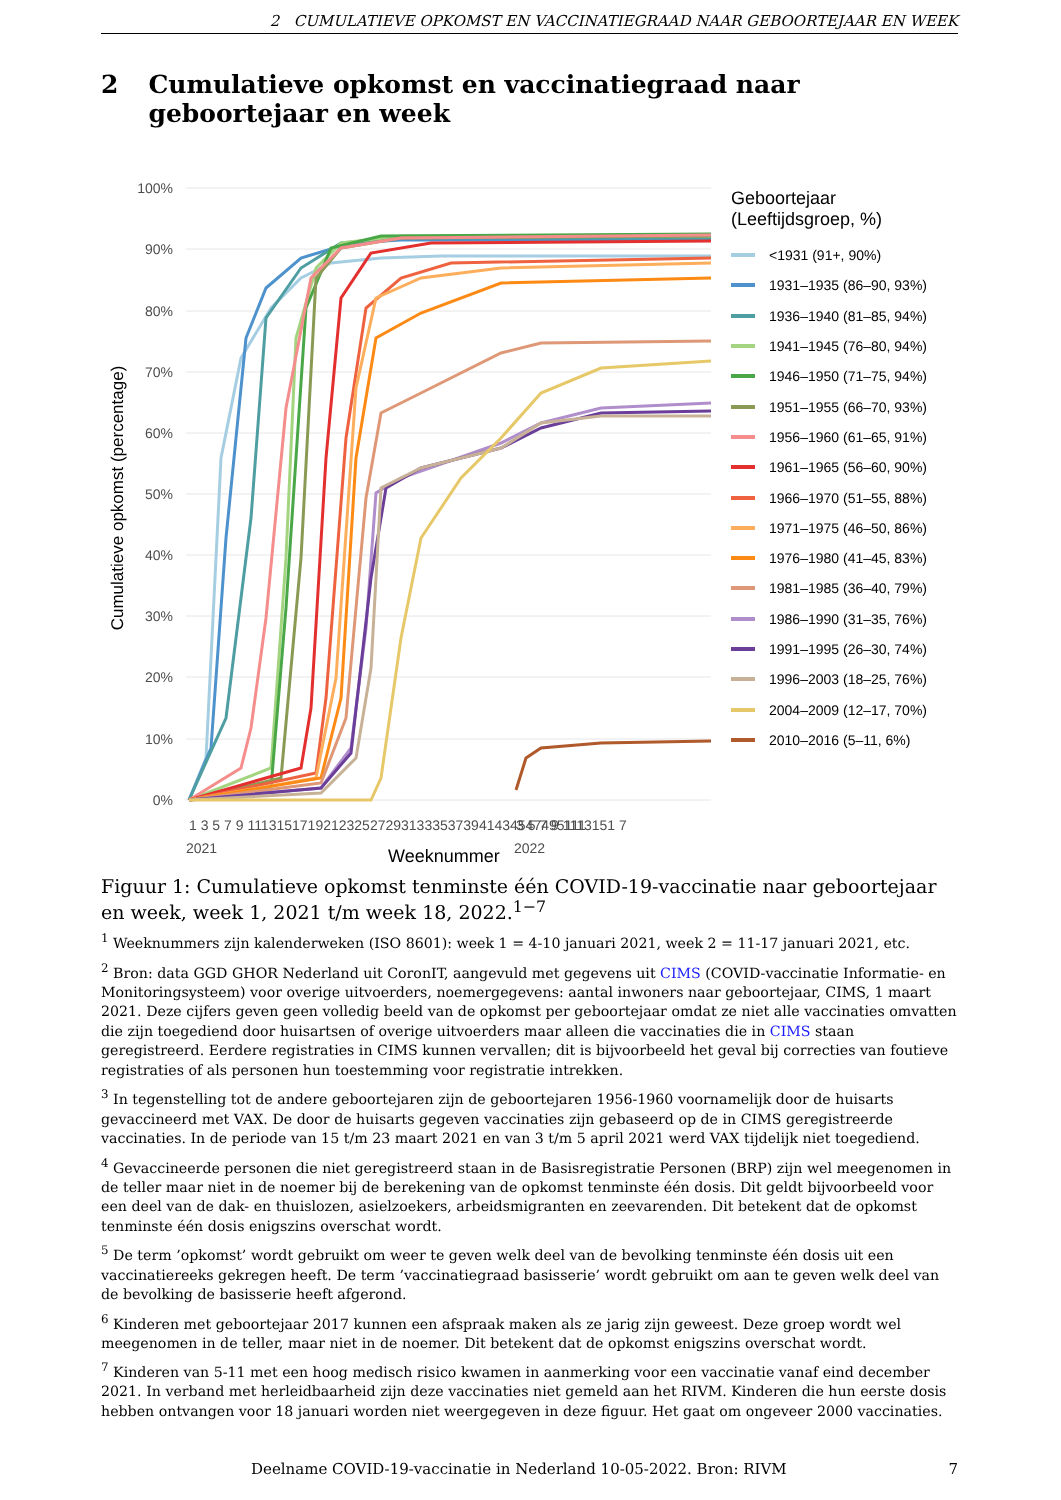2 CUMULATIEVE OPKOMST EN VACCINATIEGRAAD NAAR GEBOORTEJAAR EN WEEK
2 Cumulatieve opkomst en vaccinatiegraad naar geboortejaar en week
100%
90%
80%
70%
60%
50%
40%
30%
20%
10%
0%
Cumulatieve opkomst (percentage)
1 3 5 7 9 11131517192123252729313335373941434547495111
3 5 7 9 1113151 7
2021
2022
Geboortejaar
(Leeftijdsgroep, %)
<1931 (91+, 90%)
1931–1935 (86–90, 93%)
1936–1940 (81–85, 94%)
1941–1945 (76–80, 94%)
1946–1950 (71–75, 94%)
1951–1955 (66–70, 93%)
1956–1960 (61–65, 91%)
1961–1965 (56–60, 90%)
1966–1970 (51–55, 88%)
1971–1975 (46–50, 86%)
1976–1980 (41–45, 83%)
1981–1985 (36–40, 79%)
1986–1990 (31–35, 76%)
1991–1995 (26–30, 74%)
1996–2003 (18–25, 76%)
2004–2009 (12–17, 70%)
2010–2016 (5–11, 6%)
Weeknummer
Figuur 1: Cumulatieve opkomst tenminste één COVID-19-vaccinatie naar geboortejaar en week, week 1, 2021 t/m week 18, 2022.<sup>1−7</sup>
<sup>1</sup> Weeknummers zijn kalenderweken (ISO 8601): week 1 = 4-10 januari 2021, week 2 = 11-17 januari 2021, etc.
<sup>2</sup> Bron: data GGD GHOR Nederland uit CoronIT, aangevuld met gegevens uit CIMS (COVID-vaccinatie Informatie- en Monitoringsysteem) voor overige uitvoerders, noemergegevens: aantal inwoners naar geboortejaar, CIMS, 1 maart 2021. Deze cijfers geven geen volledig beeld van de opkomst per geboortejaar omdat ze niet alle vaccinaties omvatten die zijn toegediend door huisartsen of overige uitvoerders maar alleen die vaccinaties die in CIMS staan geregistreerd. Eerdere registraties in CIMS kunnen vervallen; dit is bijvoorbeeld het geval bij correcties van foutieve registraties of als personen hun toestemming voor registratie intrekken.
<sup>3</sup> In tegenstelling tot de andere geboortejaren zijn de geboortejaren 1956-1960 voornamelijk door de huisarts gevaccineerd met VAX. De door de huisarts gegeven vaccinaties zijn gebaseerd op de in CIMS geregistreerde vaccinaties. In de periode van 15 t/m 23 maart 2021 en van 3 t/m 5 april 2021 werd VAX tijdelijk niet toegediend.
<sup>4</sup> Gevaccineerde personen die niet geregistreerd staan in de Basisregistratie Personen (BRP) zijn wel meegenomen in de teller maar niet in de noemer bij de berekening van de opkomst tenminste één dosis. Dit geldt bijvoorbeeld voor een deel van de dak- en thuislozen, asielzoekers, arbeidsmigranten en zeevarenden. Dit betekent dat de opkomst tenminste één dosis enigszins overschat wordt.
<sup>5</sup> De term ’opkomst’ wordt gebruikt om weer te geven welk deel van de bevolking tenminste één dosis uit een vaccinatiereeks gekregen heeft. De term ’vaccinatiegraad basisserie’ wordt gebruikt om aan te geven welk deel van de bevolking de basisserie heeft afgerond.
<sup>6</sup> Kinderen met geboortejaar 2017 kunnen een afspraak maken als ze jarig zijn geweest. Deze groep wordt wel meegenomen in de teller, maar niet in de noemer. Dit betekent dat de opkomst enigszins overschat wordt.
<sup>7</sup> Kinderen van 5-11 met een hoog medisch risico kwamen in aanmerking voor een vaccinatie vanaf eind december 2021. In verband met herleidbaarheid zijn deze vaccinaties niet gemeld aan het RIVM. Kinderen die hun eerste dosis hebben ontvangen voor 18 januari worden niet weergegeven in deze figuur. Het gaat om ongeveer 2000 vaccinaties.
Deelname COVID-19-vaccinatie in Nederland 10-05-2022. Bron: RIVM 7